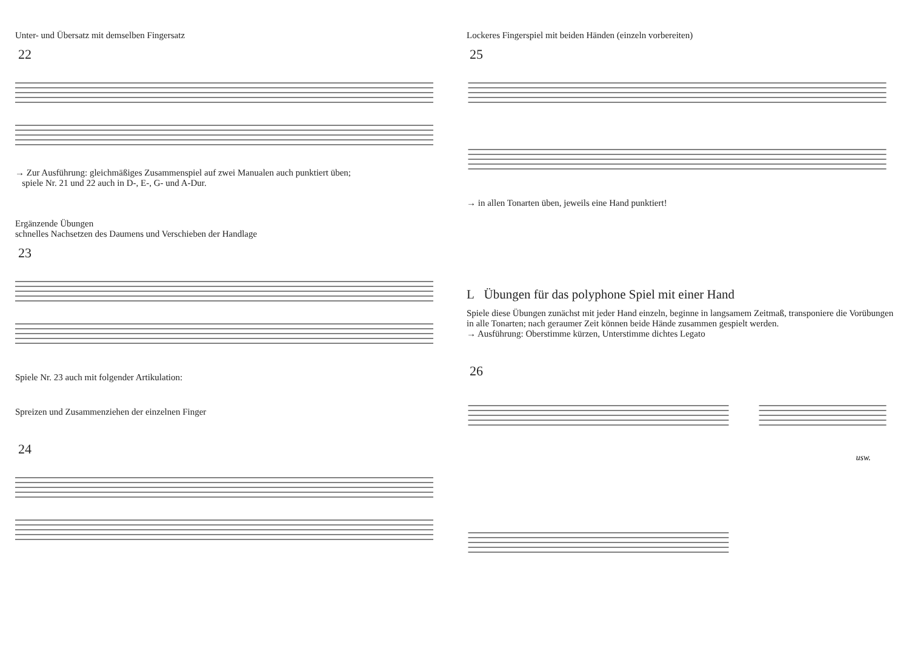Unter- und Übersatz mit demselben Fingersatz
22
→ Zur Ausführung: gleichmäßiges Zusammenspiel auf zwei Manualen auch punktiert üben;
spiele Nr. 21 und 22 auch in D-, E-, G- und A-Dur.
Ergänzende Übungen
schnelles Nachsetzen des Daumens und Verschieben der Handlage
23
Spiele Nr. 23 auch mit folgender Artikulation:
Spreizen und Zusammenziehen der einzelnen Finger
24
Lockeres Fingerspiel mit beiden Händen (einzeln vorbereiten)
25
→ in allen Tonarten üben, jeweils eine Hand punktiert!
L Übungen für das polyphone Spiel mit einer Hand
Spiele diese Übungen zunächst mit jeder Hand einzeln, beginne in langsamem Zeitmaß, transponiere die Vorübungen in alle Tonarten; nach geraumer Zeit können beide Hände zusammen gespielt werden.
→ Ausführung: Oberstimme kürzen, Unterstimme dichtes Legato
26
usw.